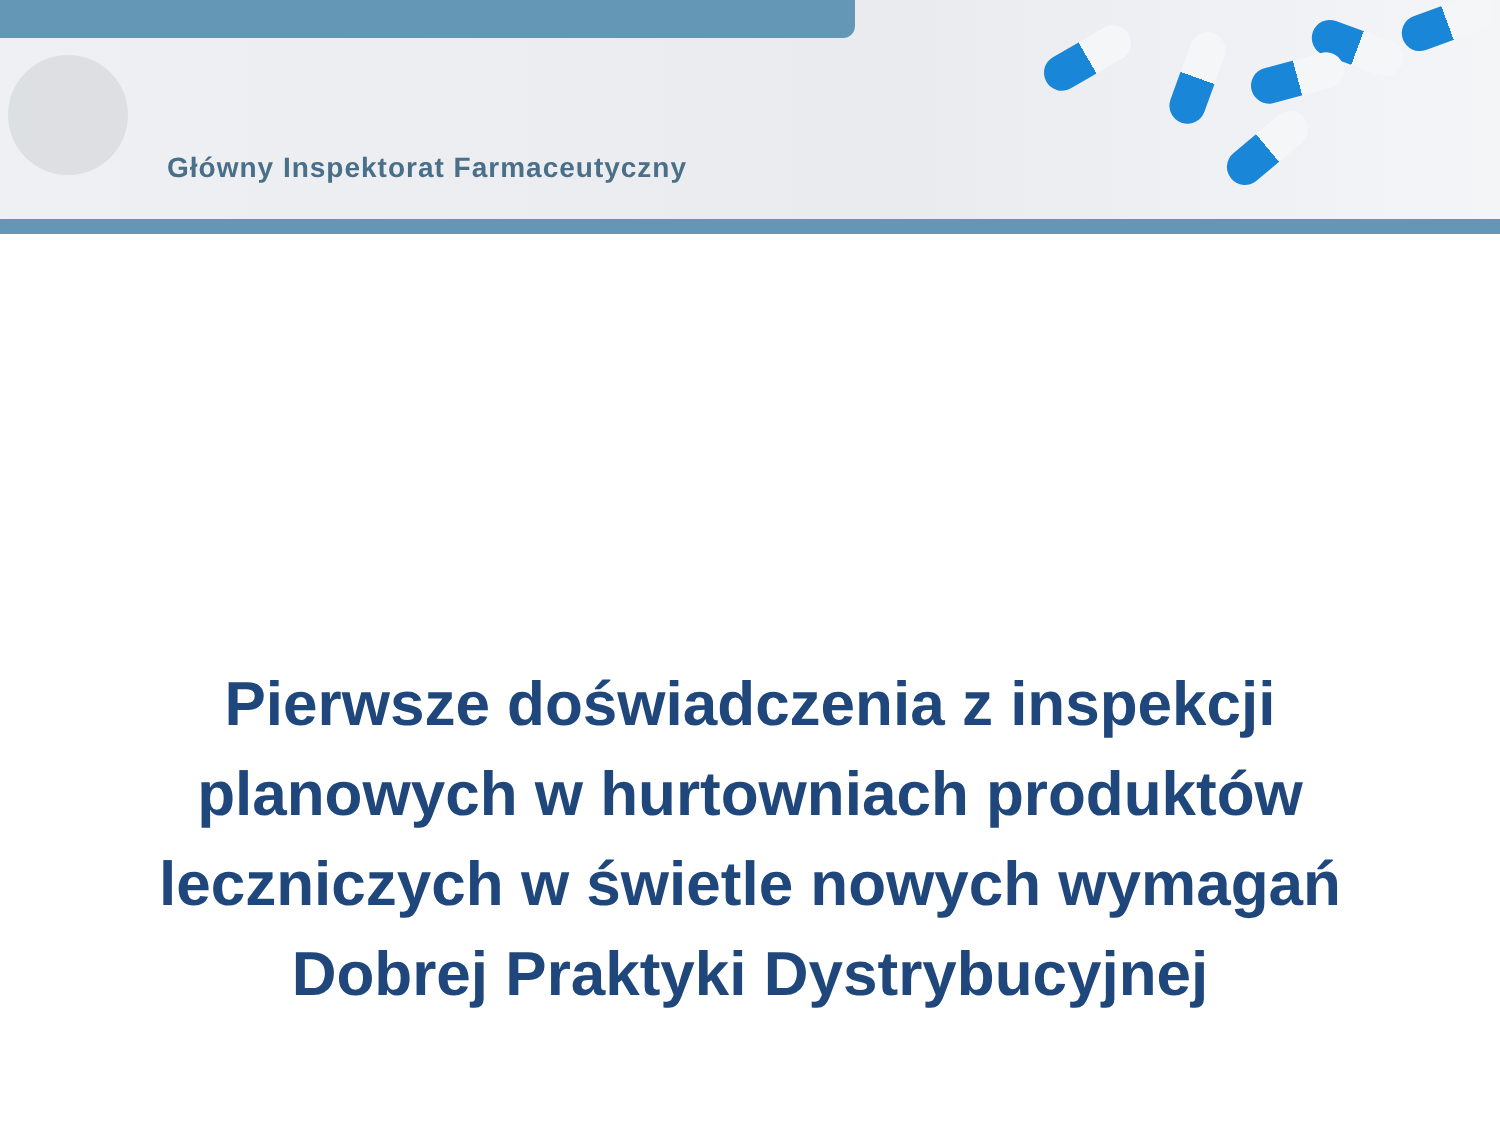Główny Inspektorat Farmaceutyczny
Pierwsze doświadczenia z inspekcji
planowych w hurtowniach produktów
leczniczych w świetle nowych wymagań
Dobrej Praktyki Dystrybucyjnej